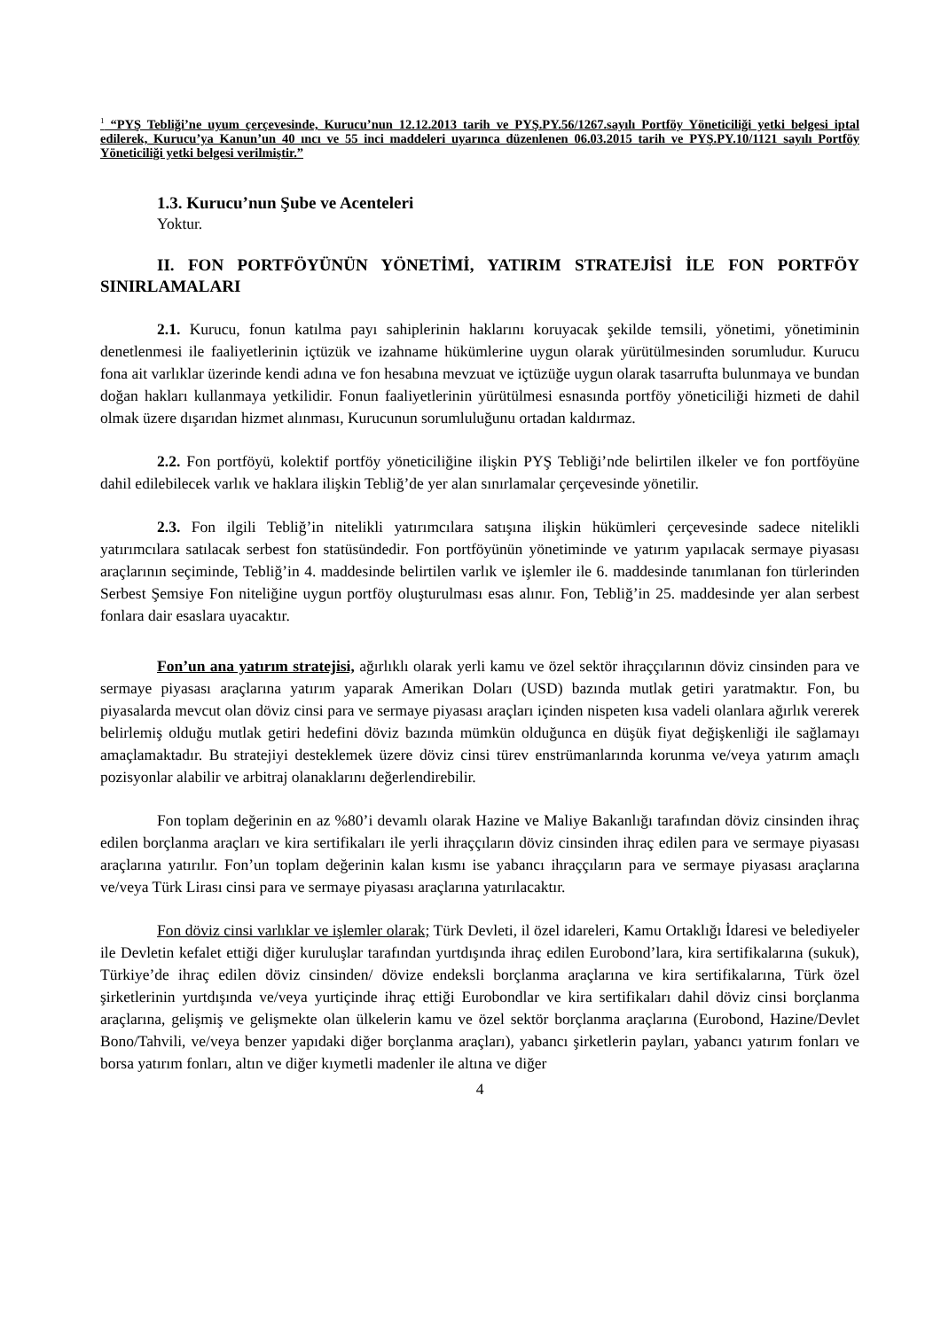<sup>1</sup> “PYŞ Tebliği’ne uyum çerçevesinde, Kurucu’nun 12.12.2013 tarih ve PYŞ.PY.56/1267.sayılı Portföy Yöneticiliği yetki belgesi iptal edilerek, Kurucu’ya Kanun’un 40 ıncı ve 55 inci maddeleri uyarınca düzenlenen 06.03.2015 tarih ve PYŞ.PY.10/1121 sayılı Portföy Yöneticiliği yetki belgesi verilmiştir.”
1.3. Kurucu’nun Şube ve Acenteleri
Yoktur.
II. FON PORTFÖYÜNÜN YÖNETİMİ, YATIRIM STRATEJİSİ İLE FON PORTFÖY SINIRLAMALARI
2.1. Kurucu, fonun katılma payı sahiplerinin haklarını koruyacak şekilde temsili, yönetimi, yönetiminin denetlenmesi ile faaliyetlerinin içtüzük ve izahname hükümlerine uygun olarak yürütülmesinden sorumludur. Kurucu fona ait varlıklar üzerinde kendi adına ve fon hesabına mevzuat ve içtüzüğe uygun olarak tasarrufta bulunmaya ve bundan doğan hakları kullanmaya yetkilidir. Fonun faaliyetlerinin yürütülmesi esnasında portföy yöneticiliği hizmeti de dahil olmak üzere dışarıdan hizmet alınması, Kurucunun sorumluluğunu ortadan kaldırmaz.
2.2. Fon portföyü, kolektif portföy yöneticiliğine ilişkin PYŞ Tebliği’nde belirtilen ilkeler ve fon portföyüne dahil edilebilecek varlık ve haklara ilişkin Tebliğ’de yer alan sınırlamalar çerçevesinde yönetilir.
2.3. Fon ilgili Tebliğ’in nitelikli yatırımcılara satışına ilişkin hükümleri çerçevesinde sadece nitelikli yatırımcılara satılacak serbest fon statüsündedir. Fon portföyünün yönetiminde ve yatırım yapılacak sermaye piyasası araçlarının seçiminde, Tebliğ’in 4. maddesinde belirtilen varlık ve işlemler ile 6. maddesinde tanımlanan fon türlerinden Serbest Şemsiye Fon niteliğine uygun portföy oluşturulması esas alınır. Fon, Tebliğ’in 25. maddesinde yer alan serbest fonlara dair esaslara uyacaktır.
Fon’un ana yatırım stratejisi, ağırlıklı olarak yerli kamu ve özel sektör ihraççılarının döviz cinsinden para ve sermaye piyasası araçlarına yatırım yaparak Amerikan Doları (USD) bazında mutlak getiri yaratmaktır. Fon, bu piyasalarda mevcut olan döviz cinsi para ve sermaye piyasası araçları içinden nispeten kısa vadeli olanlara ağırlık vererek belirlemiş olduğu mutlak getiri hedefini döviz bazında mümkün olduğunca en düşük fiyat değişkenliği ile sağlamayı amaçlamaktadır. Bu stratejiyi desteklemek üzere döviz cinsi türev enstrümanlarında korunma ve/veya yatırım amaçlı pozisyonlar alabilir ve arbitraj olanaklarını değerlendirebilir.
Fon toplam değerinin en az %80’i devamlı olarak Hazine ve Maliye Bakanlığı tarafından döviz cinsinden ihraç edilen borçlanma araçları ve kira sertifikaları ile yerli ihraççıların döviz cinsinden ihraç edilen para ve sermaye piyasası araçlarına yatırılır. Fon’un toplam değerinin kalan kısmı ise yabancı ihraççıların para ve sermaye piyasası araçlarına ve/veya Türk Lirası cinsi para ve sermaye piyasası araçlarına yatırılacaktır.
Fon döviz cinsi varlıklar ve işlemler olarak; Türk Devleti, il özel idareleri, Kamu Ortaklığı İdaresi ve belediyeler ile Devletin kefalet ettiği diğer kuruluşlar tarafından yurtdışında ihraç edilen Eurobond’lara, kira sertifikalarına (sukuk), Türkiye’de ihraç edilen döviz cinsinden/ dövize endeksli borçlanma araçlarına ve kira sertifikalarına, Türk özel şirketlerinin yurtdışında ve/veya yurtiçinde ihraç ettiği Eurobondlar ve kira sertifikaları dahil döviz cinsi borçlanma araçlarına, gelişmiş ve gelişmekte olan ülkelerin kamu ve özel sektör borçlanma araçlarına (Eurobond, Hazine/Devlet Bono/Tahvili, ve/veya benzer yapıdaki diğer borçlanma araçları), yabancı şirketlerin payları, yabancı yatırım fonları ve borsa yatırım fonları, altın ve diğer kıymetli madenler ile altına ve diğer
4